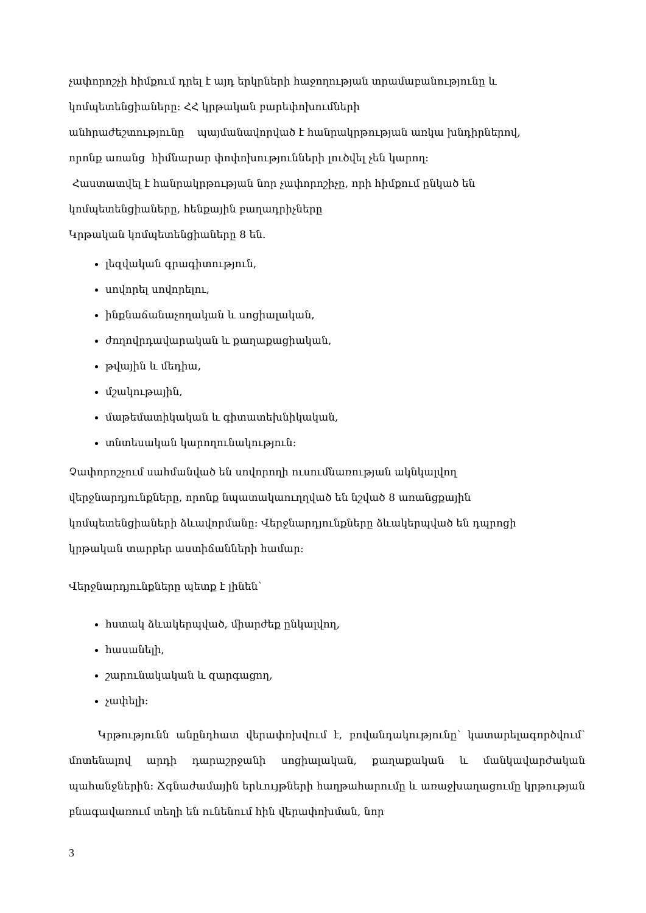չափորոշչի հիմքում դրել է այդ երկրների հաջողության տրամաբանությունը և
կոմպետենցիաները։ ՀՀ կրթական բարեփոխումների
անհրաժեշտությունը պայմանավորված է հանրակրթության առկա խնդիրներով,
որոնք առանց հիմնարար փոփոխությունների լուծվել չեն կարող։
Հաստատվել է հանրակրթության նոր չափորոշիչը, որի հիմքում ընկած են
կոմպետենցիաները, հենքային բաղադրիչները
Կրթական կոմպետենցիաները 8 են.
լեզվական գրագիտություն,
սովորել սովորելու,
ինքնաճանաչողական և սոցիալական,
ժողովրդավարական և քաղաքացիական,
թվային և մեդիա,
մշակութային,
մաթեմատիկական և գիտատեխնիկական,
տնտեսական կարողունակություն։
Չափորոշչում սահմանված են սովորողի ուսումնառության ակնկալվող
վերջնարդյունքները, որոնք նպատակաուղղված են նշված 8 առանցքային
կոմպետենցիաների ձևավորմանը։ Վերջնարդյունքները ձևակերպված են դպրոցի
կրթական տարբեր աստիճանների համար։
Վերջնարդյունքները պետք է լինեն՝
հստակ ձևակերպված, միարժեք ընկալվող,
հասանելի,
շարունակական և զարգացող,
չափելի։
Կրթությունն անընդհատ վերափոխվում է, բովանդակությունը՝ կատարելագործվում՝ մոտենալով արդի դարաշրջանի սոցիալական, քաղաքական և մանկավարժական պահանջներին։ Ճգնաժամային երևույթների հաղթահարումը և առաջխաղացումը կրթության բնագավառում տեղի են ունենում հին վերափոխման, նոր
3